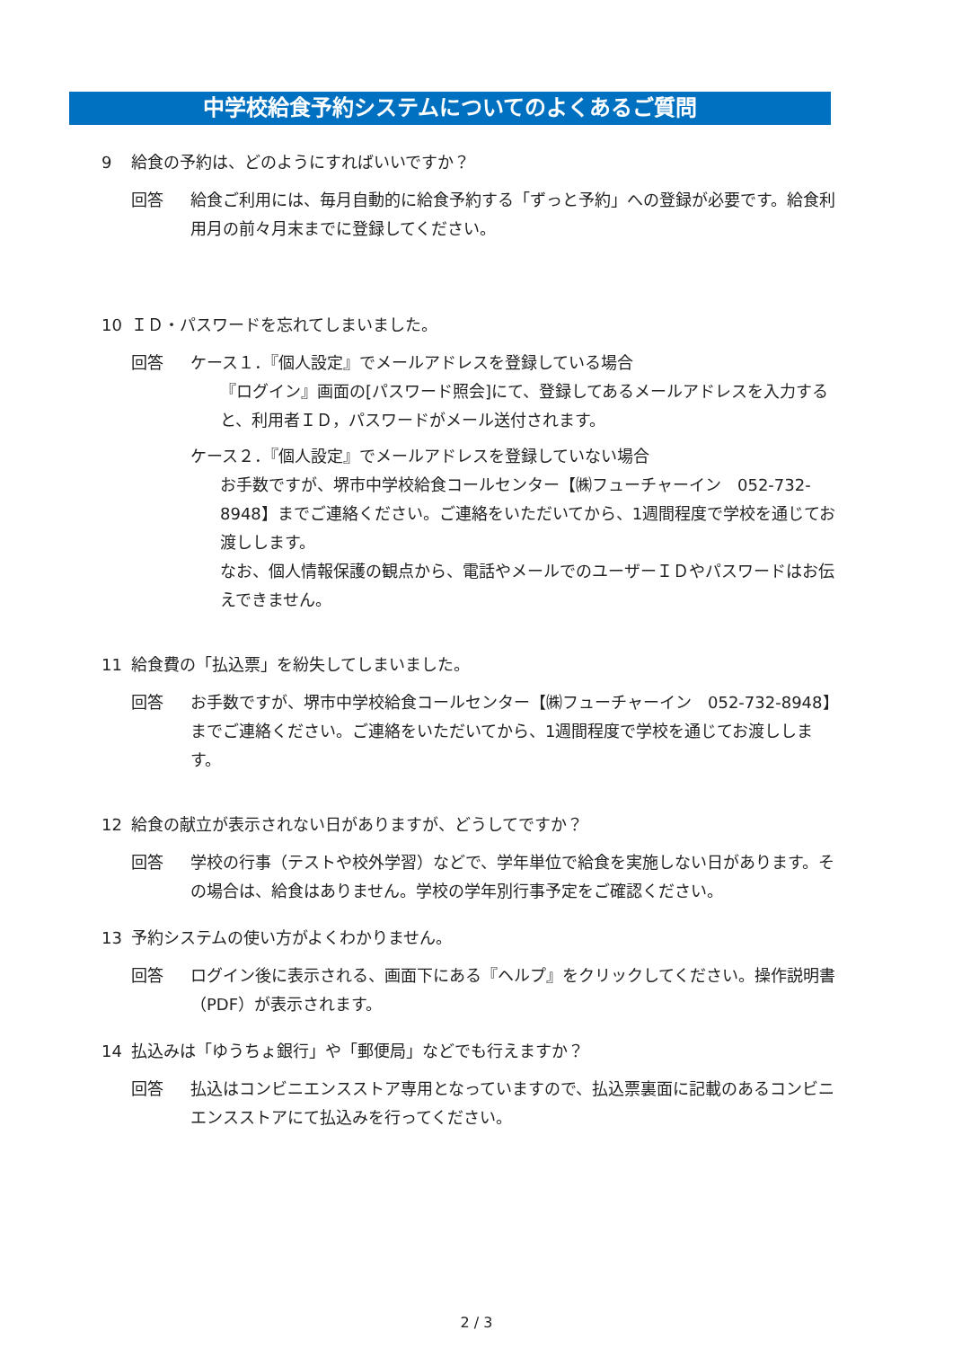中学校給食予約システムについてのよくあるご質問
9 給食の予約は、どのようにすればいいですか？
回答 給食ご利用には、毎月自動的に給食予約する「ずっと予約」への登録が必要です。給食利用月の前々月末までに登録してください。
10 ＩＤ・パスワードを忘れてしまいました。
回答 ケース１．『個人設定』でメールアドレスを登録している場合
『ログイン』画面の[パスワード照会]にて、登録してあるメールアドレスを入力すると、利用者ＩＤ，パスワードがメール送付されます。
ケース２．『個人設定』でメールアドレスを登録していない場合
お手数ですが、堺市中学校給食コールセンター【㈱フューチャーイン　052-732-8948】までご連絡ください。ご連絡をいただいてから、1週間程度で学校を通じてお渡しします。
なお、個人情報保護の観点から、電話やメールでのユーザーＩＤやパスワードはお伝えできません。
11 給食費の「払込票」を紛失してしまいました。
回答 お手数ですが、堺市中学校給食コールセンター【㈱フューチャーイン　052-732-8948】までご連絡ください。ご連絡をいただいてから、1週間程度で学校を通じてお渡しします。
12 給食の献立が表示されない日がありますが、どうしてですか？
回答 学校の行事（テストや校外学習）などで、学年単位で給食を実施しない日があります。その場合は、給食はありません。学校の学年別行事予定をご確認ください。
13 予約システムの使い方がよくわかりません。
回答 ログイン後に表示される、画面下にある『ヘルプ』をクリックしてください。操作説明書（PDF）が表示されます。
14 払込みは「ゆうちょ銀行」や「郵便局」などでも行えますか？
回答 払込はコンビニエンスストア専用となっていますので、払込票裏面に記載のあるコンビニエンスストアにて払込みを行ってください。
2 / 3